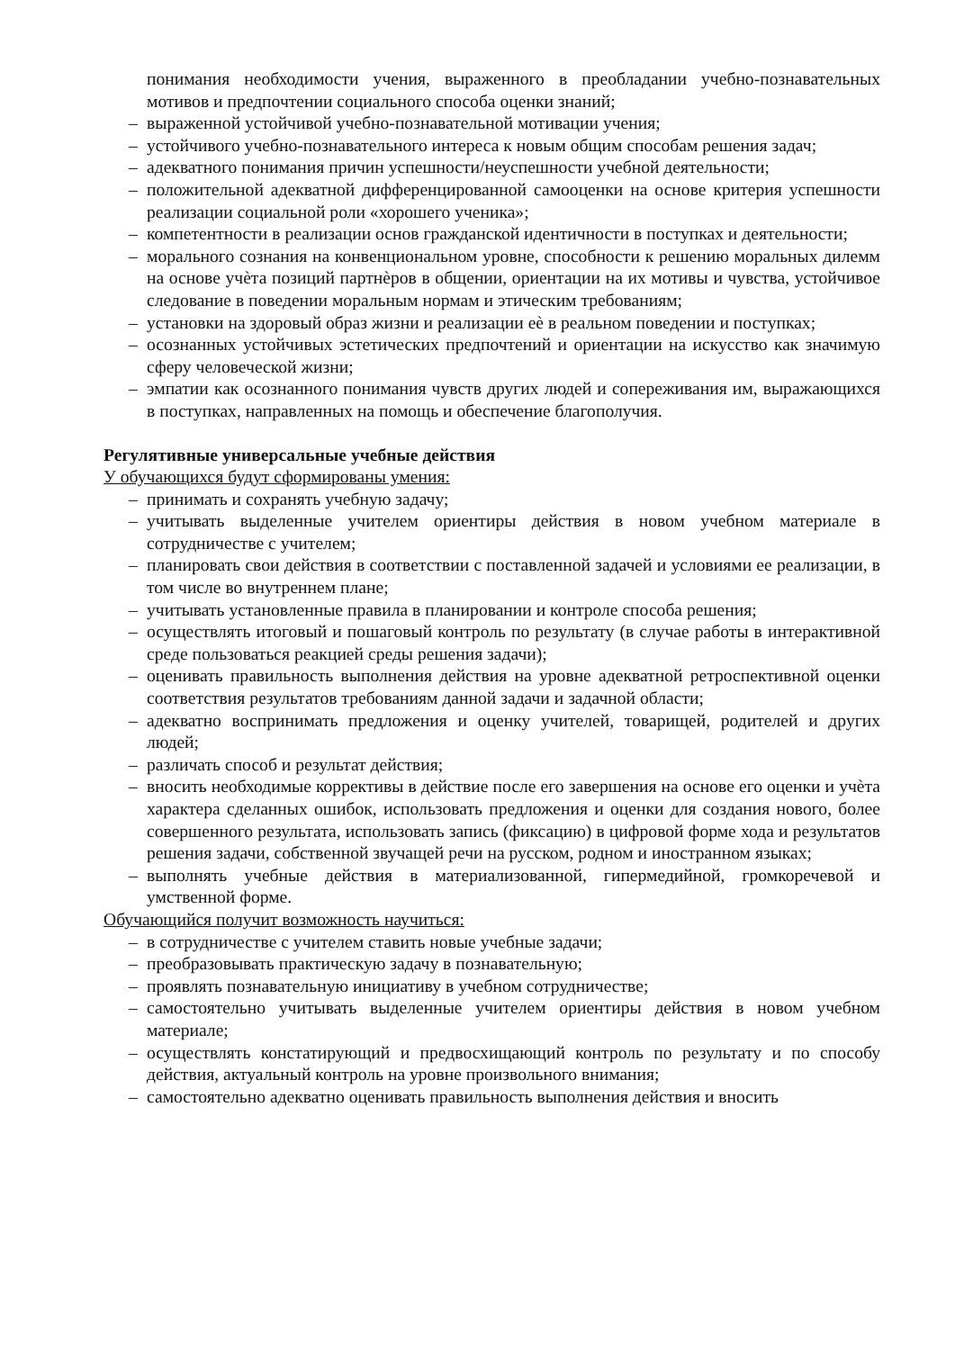понимания необходимости учения, выраженного в преобладании учебно-познавательных мотивов и предпочтении социального способа оценки знаний;
– выраженной устойчивой учебно-познавательной мотивации учения;
– устойчивого учебно-познавательного интереса к новым общим способам решения задач;
– адекватного понимания причин успешности/неуспешности учебной деятельности;
– положительной адекватной дифференцированной самооценки на основе критерия успешности реализации социальной роли «хорошего ученика»;
– компетентности в реализации основ гражданской идентичности в поступках и деятельности;
– морального сознания на конвенциональном уровне, способности к решению моральных дилемм на основе учѐта позиций партнѐров в общении, ориентации на их мотивы и чувства, устойчивое следование в поведении моральным нормам и этическим требованиям;
– установки на здоровый образ жизни и реализации еѐ в реальном поведении и поступках;
– осознанных устойчивых эстетических предпочтений и ориентации на искусство как значимую сферу человеческой жизни;
– эмпатии как осознанного понимания чувств других людей и сопереживания им, выражающихся в поступках, направленных на помощь и обеспечение благополучия.
Регулятивные универсальные учебные действия
У обучающихся будут сформированы умения:
– принимать и сохранять учебную задачу;
– учитывать выделенные учителем ориентиры действия в новом учебном материале в сотрудничестве с учителем;
– планировать свои действия в соответствии с поставленной задачей и условиями ее реализации, в том числе во внутреннем плане;
– учитывать установленные правила в планировании и контроле способа решения;
– осуществлять итоговый и пошаговый контроль по результату (в случае работы в интерактивной среде пользоваться реакцией среды решения задачи);
– оценивать правильность выполнения действия на уровне адекватной ретроспективной оценки соответствия результатов требованиям данной задачи и задачной области;
– адекватно воспринимать предложения и оценку учителей, товарищей, родителей и других людей;
– различать способ и результат действия;
– вносить необходимые коррективы в действие после его завершения на основе его оценки и учѐта характера сделанных ошибок, использовать предложения и оценки для создания нового, более совершенного результата, использовать запись (фиксацию) в цифровой форме хода и результатов решения задачи, собственной звучащей речи на русском, родном и иностранном языках;
– выполнять учебные действия в материализованной, гипермедийной, громкоречевой и умственной форме.
Обучающийся получит возможность научиться:
– в сотрудничестве с учителем ставить новые учебные задачи;
– преобразовывать практическую задачу в познавательную;
– проявлять познавательную инициативу в учебном сотрудничестве;
– самостоятельно учитывать выделенные учителем ориентиры действия в новом учебном материале;
– осуществлять констатирующий и предвосхищающий контроль по результату и по способу действия, актуальный контроль на уровне произвольного внимания;
– самостоятельно адекватно оценивать правильность выполнения действия и вносить